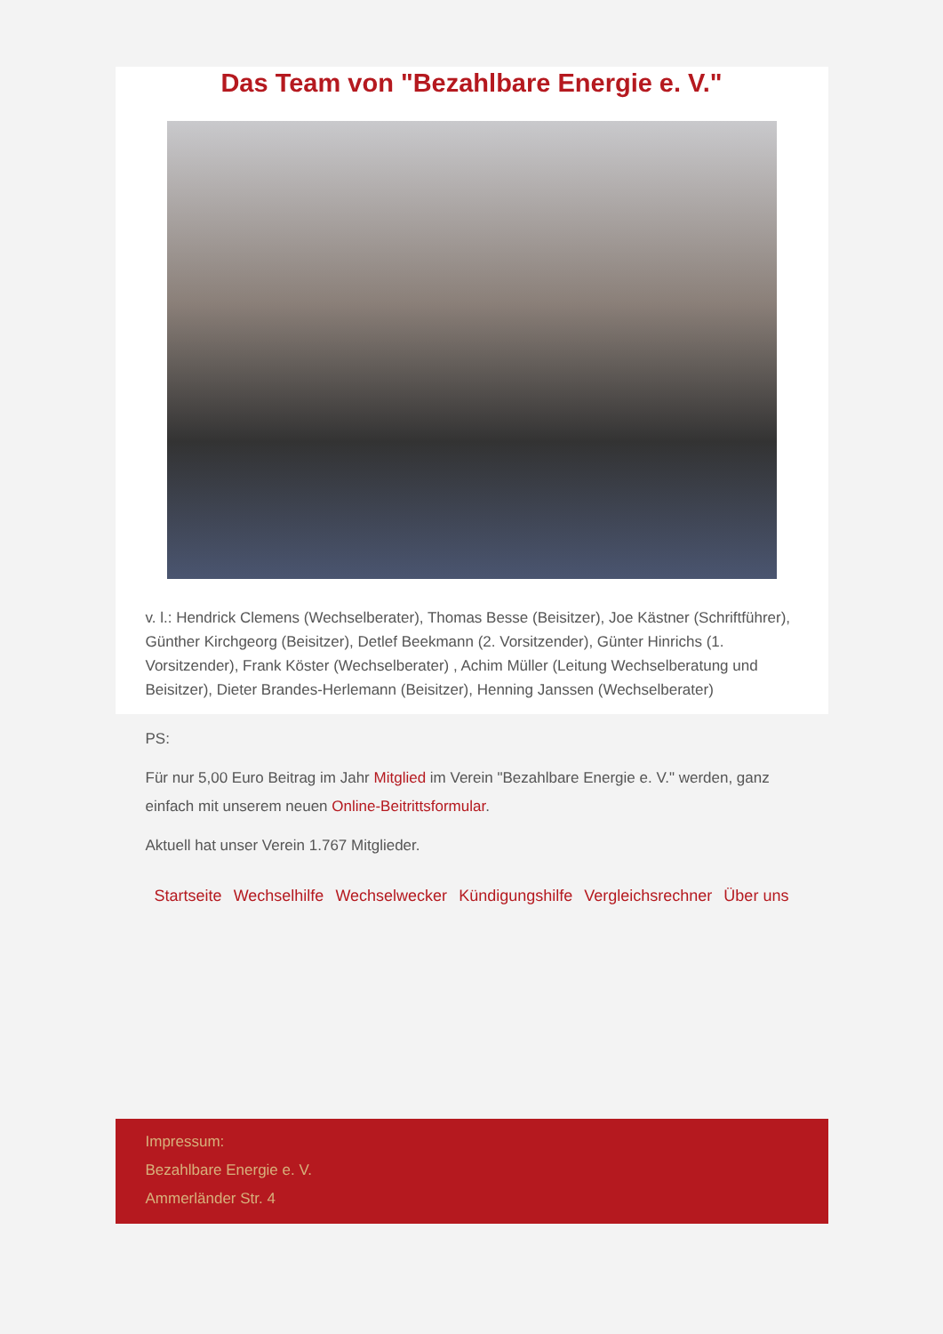Das Team von "Bezahlbare Energie e. V."
v. l.: Hendrick Clemens (Wechselberater), Thomas Besse (Beisitzer), Joe Kästner (Schriftführer), Günther Kirchgeorg (Beisitzer), Detlef Beekmann (2. Vorsitzender), Günter Hinrichs (1. Vorsitzender), Frank Köster (Wechselberater) , Achim Müller (Leitung Wechselberatung und Beisitzer), Dieter Brandes-Herlemann (Beisitzer), Henning Janssen (Wechselberater)
PS:
Für nur 5,00 Euro Beitrag im Jahr Mitglied im Verein "Bezahlbare Energie e. V." werden, ganz einfach mit unserem neuen Online-Beitrittsformular.
Aktuell hat unser Verein 1.767 Mitglieder.
Startseite Wechselhilfe Wechselwecker Kündigungshilfe Vergleichsrechner Über uns
Impressum:
Bezahlbare Energie e. V.
Ammerländer Str. 4